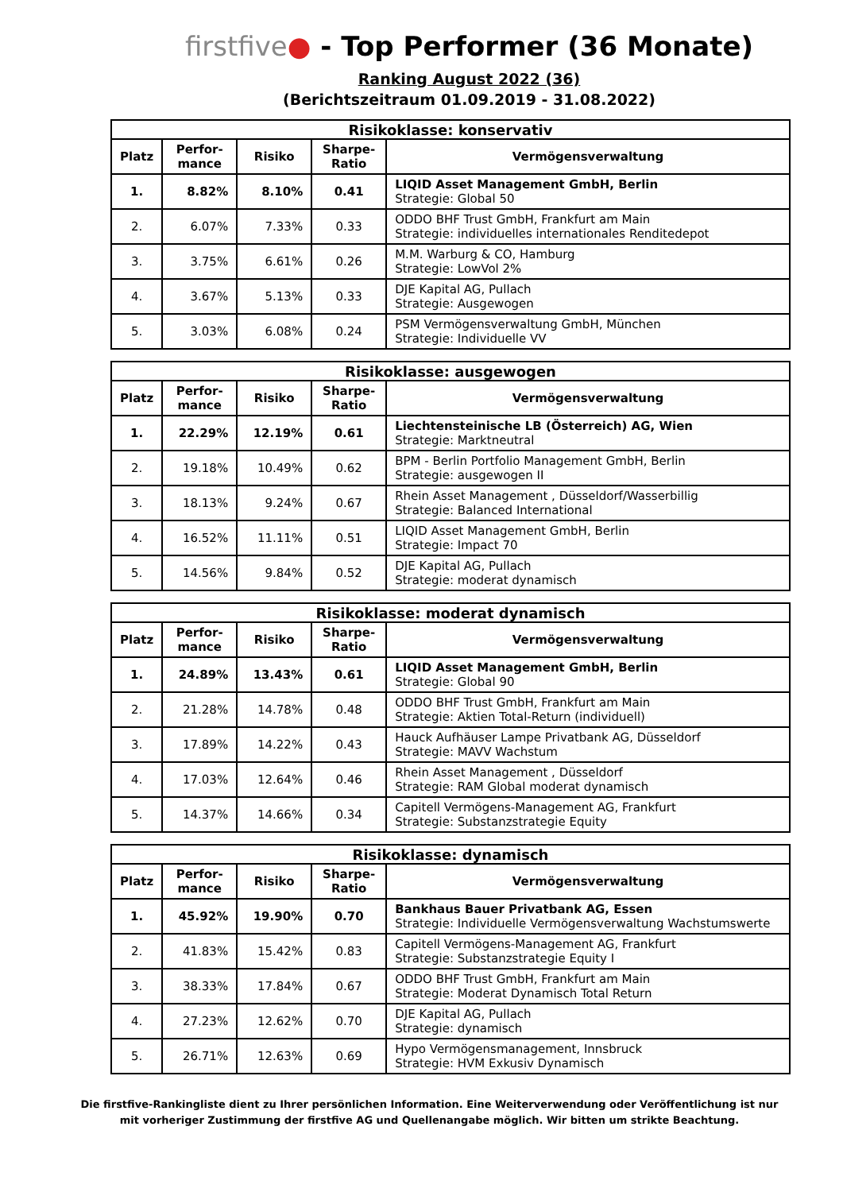firstfive● - Top Performer (36 Monate)
Ranking August 2022 (36)
(Berichtszeitraum 01.09.2019 - 31.08.2022)
| Risikoklasse: konservativ | | | | |
| --- | --- | --- | --- | --- |
| Platz | Perfor- mance | Risiko | Sharpe- Ratio | Vermögensverwaltung |
| 1. | 8.82% | 8.10% | 0.41 | LIQID Asset Management GmbH, Berlin Strategie: Global 50 |
| 2. | 6.07% | 7.33% | 0.33 | ODDO BHF Trust GmbH, Frankfurt am Main Strategie: individuelles internationales Renditedepot |
| 3. | 3.75% | 6.61% | 0.26 | M.M. Warburg & CO, Hamburg Strategie: LowVol 2% |
| 4. | 3.67% | 5.13% | 0.33 | DJE Kapital AG, Pullach Strategie: Ausgewogen |
| 5. | 3.03% | 6.08% | 0.24 | PSM Vermögensverwaltung GmbH, München Strategie: Individuelle VV |
| Risikoklasse: ausgewogen | | | | |
| --- | --- | --- | --- | --- |
| Platz | Perfor- mance | Risiko | Sharpe- Ratio | Vermögensverwaltung |
| 1. | 22.29% | 12.19% | 0.61 | Liechtensteinische LB (Österreich) AG, Wien Strategie: Marktneutral |
| 2. | 19.18% | 10.49% | 0.62 | BPM - Berlin Portfolio Management GmbH, Berlin Strategie: ausgewogen II |
| 3. | 18.13% | 9.24% | 0.67 | Rhein Asset Management , Düsseldorf/Wasserbillig Strategie: Balanced International |
| 4. | 16.52% | 11.11% | 0.51 | LIQID Asset Management GmbH, Berlin Strategie: Impact 70 |
| 5. | 14.56% | 9.84% | 0.52 | DJE Kapital AG, Pullach Strategie: moderat dynamisch |
| Risikoklasse: moderat dynamisch | | | | |
| --- | --- | --- | --- | --- |
| Platz | Perfor- mance | Risiko | Sharpe- Ratio | Vermögensverwaltung |
| 1. | 24.89% | 13.43% | 0.61 | LIQID Asset Management GmbH, Berlin Strategie: Global 90 |
| 2. | 21.28% | 14.78% | 0.48 | ODDO BHF Trust GmbH, Frankfurt am Main Strategie: Aktien Total-Return (individuell) |
| 3. | 17.89% | 14.22% | 0.43 | Hauck Aufhäuser Lampe Privatbank AG, Düsseldorf Strategie: MAVV Wachstum |
| 4. | 17.03% | 12.64% | 0.46 | Rhein Asset Management , Düsseldorf Strategie: RAM Global moderat dynamisch |
| 5. | 14.37% | 14.66% | 0.34 | Capitell Vermögens-Management AG, Frankfurt Strategie: Substanzstrategie Equity |
| Risikoklasse: dynamisch | | | | |
| --- | --- | --- | --- | --- |
| Platz | Perfor- mance | Risiko | Sharpe- Ratio | Vermögensverwaltung |
| 1. | 45.92% | 19.90% | 0.70 | Bankhaus Bauer Privatbank AG, Essen Strategie: Individuelle Vermögensverwaltung Wachstumswerte |
| 2. | 41.83% | 15.42% | 0.83 | Capitell Vermögens-Management AG, Frankfurt Strategie: Substanzstrategie Equity I |
| 3. | 38.33% | 17.84% | 0.67 | ODDO BHF Trust GmbH, Frankfurt am Main Strategie: Moderat Dynamisch Total Return |
| 4. | 27.23% | 12.62% | 0.70 | DJE Kapital AG, Pullach Strategie: dynamisch |
| 5. | 26.71% | 12.63% | 0.69 | Hypo Vermögensmanagement, Innsbruck Strategie: HVM Exkusiv Dynamisch |
Die firstfive-Rankingliste dient zu Ihrer persönlichen Information. Eine Weiterverwendung oder Veröffentlichung ist nur
mit vorheriger Zustimmung der firstfive AG und Quellenangabe möglich. Wir bitten um strikte Beachtung.